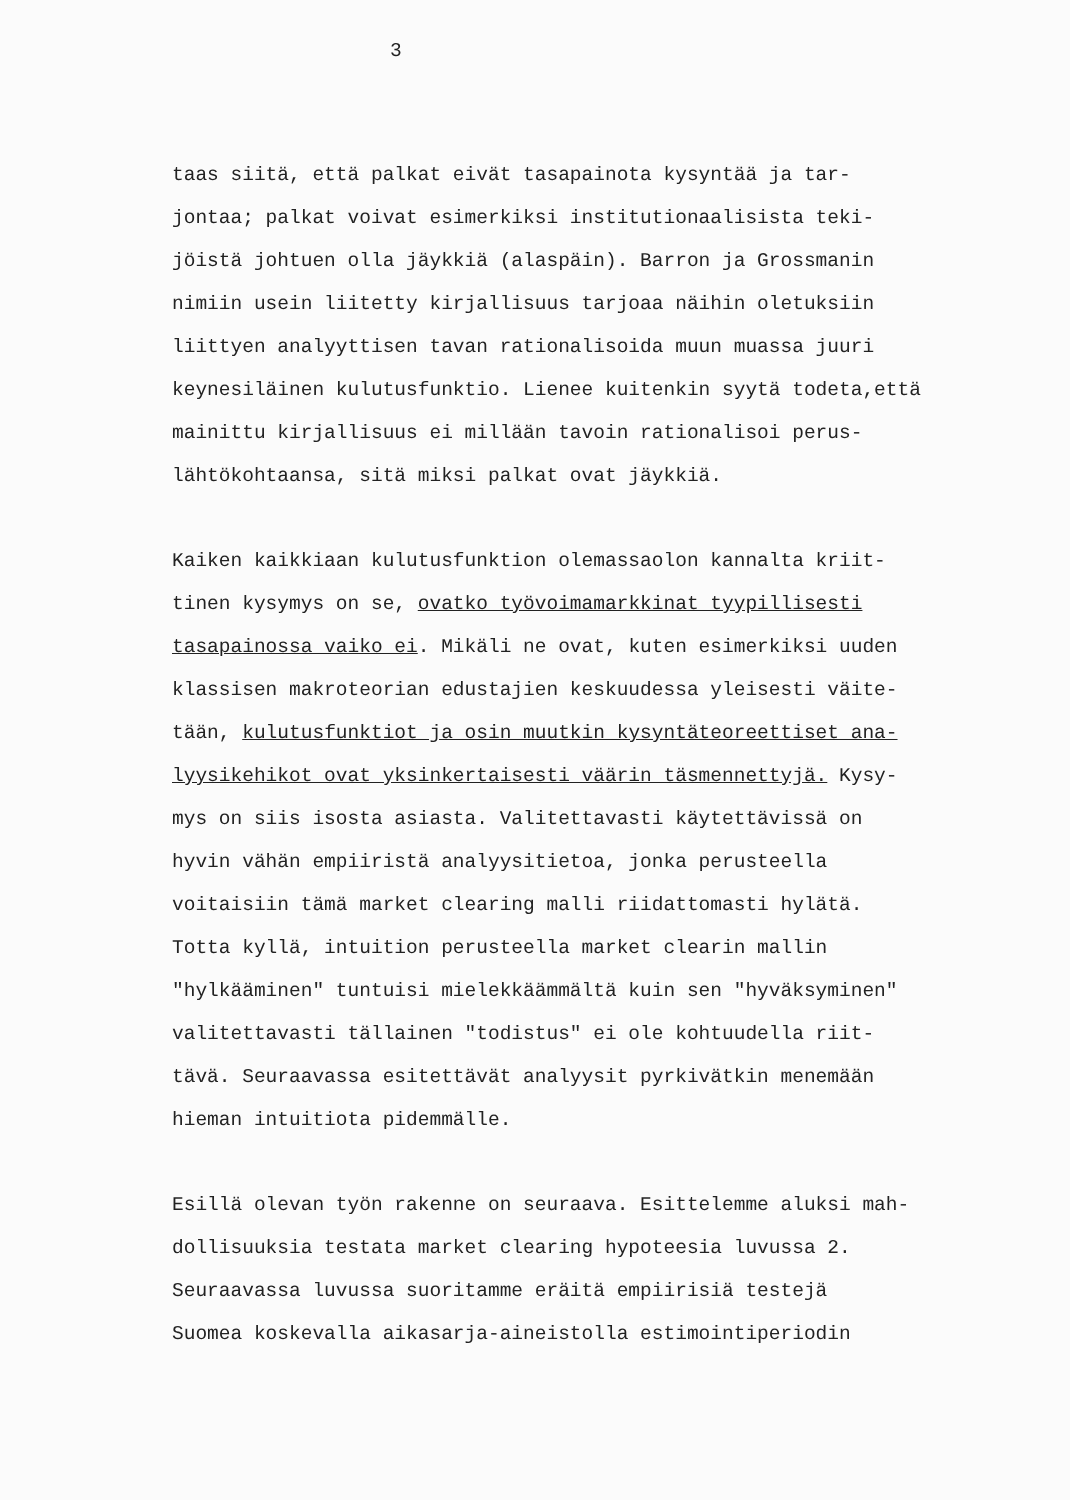3
taas siitä, että palkat eivät tasapainota kysyntää ja tar-
jontaa; palkat voivat esimerkiksi institutionaalisista teki-
jöistä johtuen olla jäykkiä (alaspäin). Barron ja Grossmanin
nimiin usein liitetty kirjallisuus tarjoaa näihin oletuksiin
liittyen analyyttisen tavan rationalisoida muun muassa juuri
keynesiläinen kulutusfunktio. Lienee kuitenkin syytä todeta,että
mainittu kirjallisuus ei millään tavoin rationalisoi perus-
lähtökohtaansa, sitä miksi palkat ovat jäykkiä.
Kaiken kaikkiaan kulutusfunktion olemassaolon kannalta kriit-
tinen kysymys on se, ovatko työvoimamarkkinat tyypillisesti
tasapainossa vaiko ei. Mikäli ne ovat, kuten esimerkiksi uuden
klassisen makroteorian edustajien keskuudessa yleisesti väite-
tään, kulutusfunktiot ja osin muutkin kysyntäteoreettiset ana-
lyysikehikot ovat yksinkertaisesti väärin täsmennettyjä. Kysy-
mys on siis isosta asiasta. Valitettavasti käytettävissä on
hyvin vähän empiiristä analyysitietoa, jonka perusteella
voitaisiin tämä market clearing malli riidattomasti hylätä.
Totta kyllä, intuition perusteella market clearin mallin
"hylkääminen" tuntuisi mielekkäämmältä kuin sen "hyväksyminen"
valitettavasti tällainen "todistus" ei ole kohtuudella riit-
tävä. Seuraavassa esitettävät analyysit pyrkivätkin menemään
hieman intuitiota pidemmälle.
Esillä olevan työn rakenne on seuraava. Esittelemme aluksi mah-
dollisuuksia testata market clearing hypoteesia luvussa 2.
Seuraavassa luvussa suoritamme eräitä empiirisiä testejä
Suomea koskevalla aikasarja-aineistolla estimointiperiodin